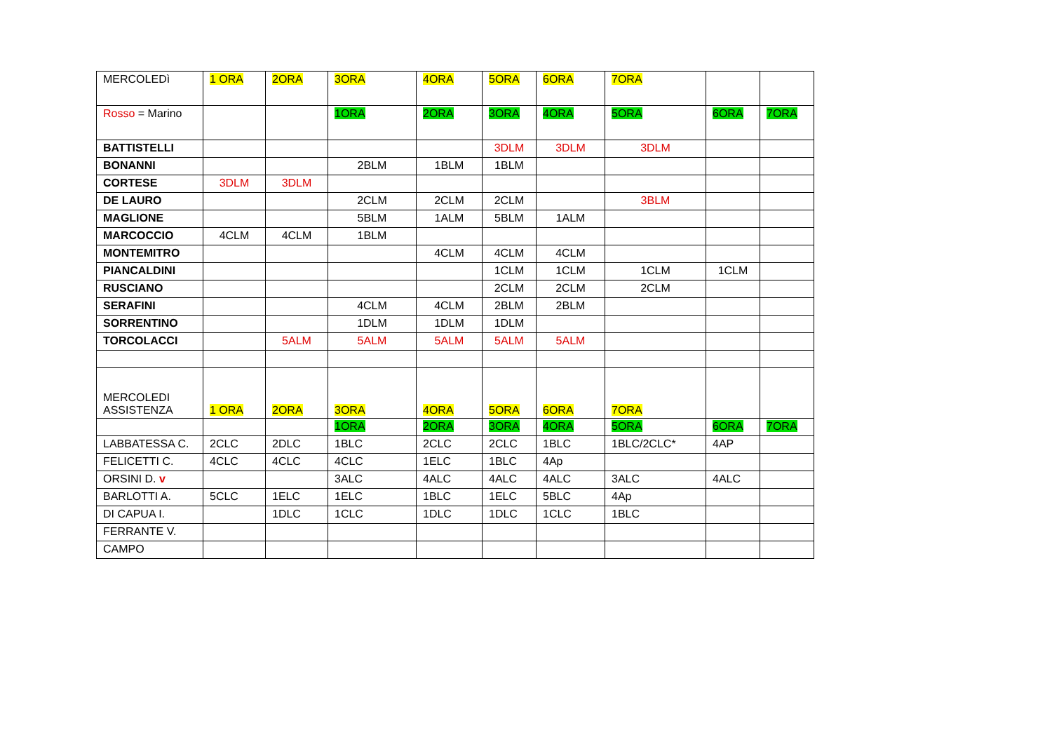| MERCOLEDì | 1 ORA | 2ORA | 3ORA | 4ORA | 5ORA | 6ORA | 7ORA | | |
| Rosso = Marino | | | 1ORA | 2ORA | 3ORA | 4ORA | 5ORA | 6ORA | 7ORA |
| BATTISTELLI | | | | | 3DLM | 3DLM | 3DLM | | |
| BONANNI | | | 2BLM | 1BLM | 1BLM | | | | |
| CORTESE | 3DLM | 3DLM | | | | | | | |
| DE LAURO | | | 2CLM | 2CLM | 2CLM | | 3BLM | | |
| MAGLIONE | | | 5BLM | 1ALM | 5BLM | 1ALM | | | |
| MARCOCCIO | 4CLM | 4CLM | 1BLM | | | | | | |
| MONTEMITRO | | | | 4CLM | 4CLM | 4CLM | | | |
| PIANCALDINI | | | | | 1CLM | 1CLM | 1CLM | 1CLM | |
| RUSCIANO | | | | | 2CLM | 2CLM | 2CLM | | |
| SERAFINI | | | 4CLM | 4CLM | 2BLM | 2BLM | | | |
| SORRENTINO | | | 1DLM | 1DLM | 1DLM | | | | |
| TORCOLACCI | | 5ALM | 5ALM | 5ALM | 5ALM | 5ALM | | | |
| MERCOLEDI ASSISTENZA | 1 ORA | 2ORA | 3ORA | 4ORA | 5ORA | 6ORA | 7ORA | | |
| | | | 1ORA | 2ORA | 3ORA | 4ORA | 5ORA | 6ORA | 7ORA |
| LABBATESSA C. | 2CLC | 2DLC | 1BLC | 2CLC | 2CLC | 1BLC | 1BLC/2CLC* | 4AP | |
| FELICETTI C. | 4CLC | 4CLC | 4CLC | 1ELC | 1BLC | 4Ap | | | |
| ORSINI D. v | | | 3ALC | 4ALC | 4ALC | 4ALC | 3ALC | 4ALC | |
| BARLOTTI A. | 5CLC | 1ELC | 1ELC | 1BLC | 1ELC | 5BLC | 4Ap | | |
| DI CAPUA I. | | 1DLC | 1CLC | 1DLC | 1DLC | 1CLC | 1BLC | | |
| FERRANTE V. | | | | | | | | | |
| CAMPO | | | | | | | | | |